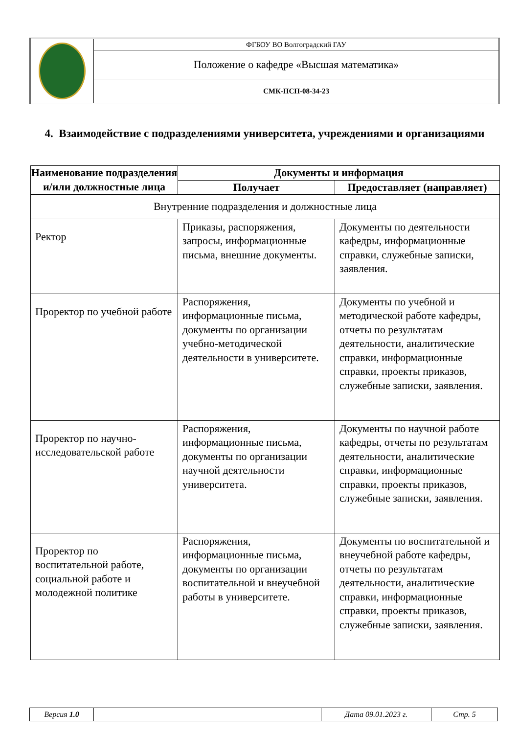| | ФГБОУ ВО Волгоградский ГАУ |
| | Положение о кафедре «Высшая математика» |
| | СМК-ПСП-08-34-23 |
4. Взаимодействие с подразделениями университета, учреждениями и организациями
| Наименование подразделения и/или должностные лица | Документы и информация | |
| --- | --- | --- |
| | Получает | Предоставляет (направляет) |
| Внутренние подразделения и должностные лица | | |
| Ректор | Приказы, распоряжения, запросы, информационные письма, внешние документы. | Документы по деятельности кафедры, информационные справки, служебные записки, заявления. |
| Проректор по учебной работе | Распоряжения, информационные письма, документы по организации учебно-методической деятельности в университете. | Документы по учебной и методической работе кафедры, отчеты по результатам деятельности, аналитические справки, информационные справки, проекты приказов, служебные записки, заявления. |
| Проректор по научно-исследовательской работе | Распоряжения, информационные письма, документы по организации научной деятельности университета. | Документы по научной работе кафедры, отчеты по результатам деятельности, аналитические справки, информационные справки, проекты приказов, служебные записки, заявления. |
| Проректор по воспитательной работе, социальной работе и молодежной политике | Распоряжения, информационные письма, документы по организации воспитательной и внеучебной работы в университете. | Документы по воспитательной и внеучебной работе кафедры, отчеты по результатам деятельности, аналитические справки, информационные справки, проекты приказов, служебные записки, заявления. |
| Версия 1.0 | | Дата 09.01.2023 г. | Стр. 5 |